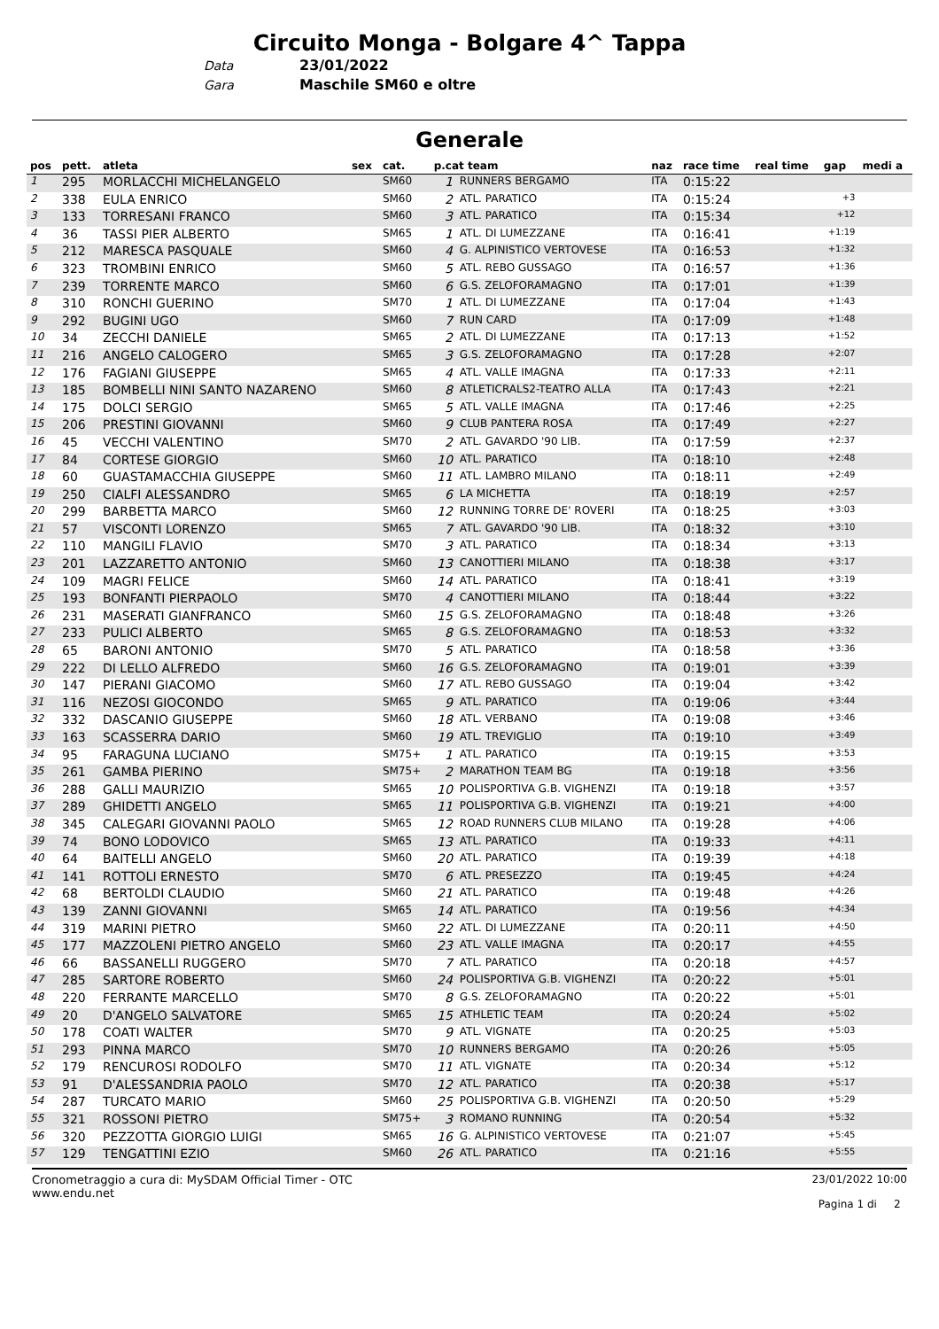Circuito Monga - Bolgare 4^ Tappa
Data 23/01/2022
Gara Maschile SM60 e oltre
Generale
| pos | pett. | atleta | sex | cat. | p.cat team | | naz | race time | real time | gap | medi a |
| --- | --- | --- | --- | --- | --- | --- | --- | --- | --- | --- | --- |
| 1 | 295 | MORLACCHI MICHELANGELO | | SM60 | 1 | RUNNERS BERGAMO | ITA | 0:15:22 | | | |
| 2 | 338 | EULA ENRICO | | SM60 | 2 | ATL. PARATICO | ITA | 0:15:24 | | +3 | |
| 3 | 133 | TORRESANI FRANCO | | SM60 | 3 | ATL. PARATICO | ITA | 0:15:34 | | +12 | |
| 4 | 36 | TASSI PIER ALBERTO | | SM65 | 1 | ATL. DI LUMEZZANE | ITA | 0:16:41 | | +1:19 | |
| 5 | 212 | MARESCA PASQUALE | | SM60 | 4 | G. ALPINISTICO VERTOVESE | ITA | 0:16:53 | | +1:32 | |
| 6 | 323 | TROMBINI ENRICO | | SM60 | 5 | ATL. REBO GUSSAGO | ITA | 0:16:57 | | +1:36 | |
| 7 | 239 | TORRENTE MARCO | | SM60 | 6 | G.S. ZELOFORAMAGNO | ITA | 0:17:01 | | +1:39 | |
| 8 | 310 | RONCHI GUERINO | | SM70 | 1 | ATL. DI LUMEZZANE | ITA | 0:17:04 | | +1:43 | |
| 9 | 292 | BUGINI UGO | | SM60 | 7 | RUN CARD | ITA | 0:17:09 | | +1:48 | |
| 10 | 34 | ZECCHI DANIELE | | SM65 | 2 | ATL. DI LUMEZZANE | ITA | 0:17:13 | | +1:52 | |
| 11 | 216 | ANGELO CALOGERO | | SM65 | 3 | G.S. ZELOFORAMAGNO | ITA | 0:17:28 | | +2:07 | |
| 12 | 176 | FAGIANI GIUSEPPE | | SM65 | 4 | ATL. VALLE IMAGNA | ITA | 0:17:33 | | +2:11 | |
| 13 | 185 | BOMBELLI NINI SANTO NAZARENO | | SM60 | 8 | ATLETICRALS2-TEATRO ALLA | ITA | 0:17:43 | | +2:21 | |
| 14 | 175 | DOLCI SERGIO | | SM65 | 5 | ATL. VALLE IMAGNA | ITA | 0:17:46 | | +2:25 | |
| 15 | 206 | PRESTINI GIOVANNI | | SM60 | 9 | CLUB PANTERA ROSA | ITA | 0:17:49 | | +2:27 | |
| 16 | 45 | VECCHI VALENTINO | | SM70 | 2 | ATL. GAVARDO '90 LIB. | ITA | 0:17:59 | | +2:37 | |
| 17 | 84 | CORTESE GIORGIO | | SM60 | 10 | ATL. PARATICO | ITA | 0:18:10 | | +2:48 | |
| 18 | 60 | GUASTAMACCHIA GIUSEPPE | | SM60 | 11 | ATL. LAMBRO MILANO | ITA | 0:18:11 | | +2:49 | |
| 19 | 250 | CIALFI ALESSANDRO | | SM65 | 6 | LA MICHETTA | ITA | 0:18:19 | | +2:57 | |
| 20 | 299 | BARBETTA MARCO | | SM60 | 12 | RUNNING TORRE DE' ROVERI | ITA | 0:18:25 | | +3:03 | |
| 21 | 57 | VISCONTI LORENZO | | SM65 | 7 | ATL. GAVARDO '90 LIB. | ITA | 0:18:32 | | +3:10 | |
| 22 | 110 | MANGILI FLAVIO | | SM70 | 3 | ATL. PARATICO | ITA | 0:18:34 | | +3:13 | |
| 23 | 201 | LAZZARETTO ANTONIO | | SM60 | 13 | CANOTTIERI MILANO | ITA | 0:18:38 | | +3:17 | |
| 24 | 109 | MAGRI FELICE | | SM60 | 14 | ATL. PARATICO | ITA | 0:18:41 | | +3:19 | |
| 25 | 193 | BONFANTI PIERPAOLO | | SM70 | 4 | CANOTTIERI MILANO | ITA | 0:18:44 | | +3:22 | |
| 26 | 231 | MASERATI GIANFRANCO | | SM60 | 15 | G.S. ZELOFORAMAGNO | ITA | 0:18:48 | | +3:26 | |
| 27 | 233 | PULICI ALBERTO | | SM65 | 8 | G.S. ZELOFORAMAGNO | ITA | 0:18:53 | | +3:32 | |
| 28 | 65 | BARONI ANTONIO | | SM70 | 5 | ATL. PARATICO | ITA | 0:18:58 | | +3:36 | |
| 29 | 222 | DI LELLO ALFREDO | | SM60 | 16 | G.S. ZELOFORAMAGNO | ITA | 0:19:01 | | +3:39 | |
| 30 | 147 | PIERANI GIACOMO | | SM60 | 17 | ATL. REBO GUSSAGO | ITA | 0:19:04 | | +3:42 | |
| 31 | 116 | NEZOSI GIOCONDO | | SM65 | 9 | ATL. PARATICO | ITA | 0:19:06 | | +3:44 | |
| 32 | 332 | DASCANIO GIUSEPPE | | SM60 | 18 | ATL. VERBANO | ITA | 0:19:08 | | +3:46 | |
| 33 | 163 | SCASSERRA DARIO | | SM60 | 19 | ATL. TREVIGLIO | ITA | 0:19:10 | | +3:49 | |
| 34 | 95 | FARAGUNA LUCIANO | | SM75+ | 1 | ATL. PARATICO | ITA | 0:19:15 | | +3:53 | |
| 35 | 261 | GAMBA PIERINO | | SM75+ | 2 | MARATHON TEAM BG | ITA | 0:19:18 | | +3:56 | |
| 36 | 288 | GALLI MAURIZIO | | SM65 | 10 | POLISPORTIVA G.B. VIGHENZI | ITA | 0:19:18 | | +3:57 | |
| 37 | 289 | GHIDETTI ANGELO | | SM65 | 11 | POLISPORTIVA G.B. VIGHENZI | ITA | 0:19:21 | | +4:00 | |
| 38 | 345 | CALEGARI GIOVANNI PAOLO | | SM65 | 12 | ROAD RUNNERS CLUB MILANO | ITA | 0:19:28 | | +4:06 | |
| 39 | 74 | BONO LODOVICO | | SM65 | 13 | ATL. PARATICO | ITA | 0:19:33 | | +4:11 | |
| 40 | 64 | BAITELLI ANGELO | | SM60 | 20 | ATL. PARATICO | ITA | 0:19:39 | | +4:18 | |
| 41 | 141 | ROTTOLI ERNESTO | | SM70 | 6 | ATL. PRESEZZO | ITA | 0:19:45 | | +4:24 | |
| 42 | 68 | BERTOLDI CLAUDIO | | SM60 | 21 | ATL. PARATICO | ITA | 0:19:48 | | +4:26 | |
| 43 | 139 | ZANNI GIOVANNI | | SM65 | 14 | ATL. PARATICO | ITA | 0:19:56 | | +4:34 | |
| 44 | 319 | MARINI PIETRO | | SM60 | 22 | ATL. DI LUMEZZANE | ITA | 0:20:11 | | +4:50 | |
| 45 | 177 | MAZZOLENI PIETRO ANGELO | | SM60 | 23 | ATL. VALLE IMAGNA | ITA | 0:20:17 | | +4:55 | |
| 46 | 66 | BASSANELLI RUGGERO | | SM70 | 7 | ATL. PARATICO | ITA | 0:20:18 | | +4:57 | |
| 47 | 285 | SARTORE ROBERTO | | SM60 | 24 | POLISPORTIVA G.B. VIGHENZI | ITA | 0:20:22 | | +5:01 | |
| 48 | 220 | FERRANTE MARCELLO | | SM70 | 8 | G.S. ZELOFORAMAGNO | ITA | 0:20:22 | | +5:01 | |
| 49 | 20 | D'ANGELO SALVATORE | | SM65 | 15 | ATHLETIC TEAM | ITA | 0:20:24 | | +5:02 | |
| 50 | 178 | COATI WALTER | | SM70 | 9 | ATL. VIGNATE | ITA | 0:20:25 | | +5:03 | |
| 51 | 293 | PINNA MARCO | | SM70 | 10 | RUNNERS BERGAMO | ITA | 0:20:26 | | +5:05 | |
| 52 | 179 | RENCUROSI RODOLFO | | SM70 | 11 | ATL. VIGNATE | ITA | 0:20:34 | | +5:12 | |
| 53 | 91 | D'ALESSANDRIA PAOLO | | SM70 | 12 | ATL. PARATICO | ITA | 0:20:38 | | +5:17 | |
| 54 | 287 | TURCATO MARIO | | SM60 | 25 | POLISPORTIVA G.B. VIGHENZI | ITA | 0:20:50 | | +5:29 | |
| 55 | 321 | ROSSONI PIETRO | | SM75+ | 3 | ROMANO RUNNING | ITA | 0:20:54 | | +5:32 | |
| 56 | 320 | PEZZOTTA GIORGIO LUIGI | | SM65 | 16 | G. ALPINISTICO VERTOVESE | ITA | 0:21:07 | | +5:45 | |
| 57 | 129 | TENGATTINI EZIO | | SM60 | 26 | ATL. PARATICO | ITA | 0:21:16 | | +5:55 | |
Cronometraggio a cura di: MySDAM Official Timer - OTC
www.endu.net
23/01/2022 10:00
Pagina 1 di 2